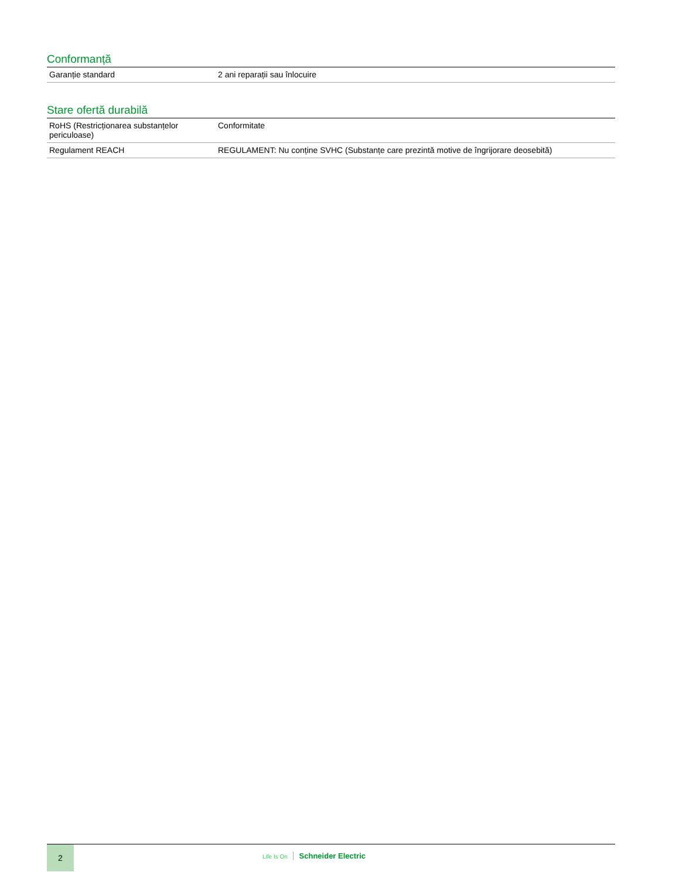Conformanță
| Garanție standard | 2 ani reparații sau înlocuire |
Stare ofertă durabilă
| RoHS (Restricționarea substanțelor periculoase) | Conformitate |
| Regulament REACH | REGULAMENT: Nu conține SVHC (Substanțe care prezintă motive de îngrijorare deosebită) |
2
Life Is On Schneider Electric